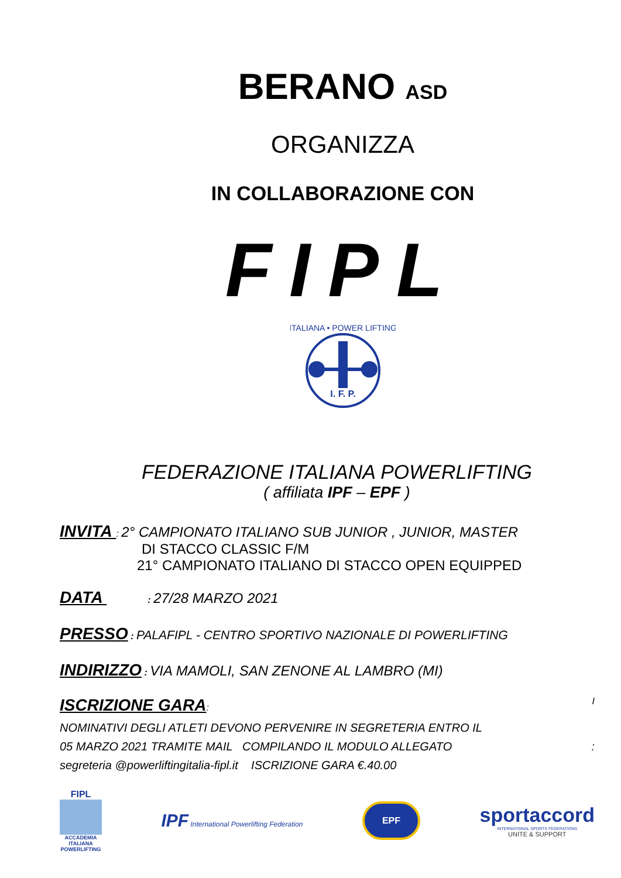BERANO ASD
ORGANIZZA
IN COLLABORAZIONE CON
FIPL
ITALIANA • POWER LIFTING
I. F. P.
FEDERAZIONE ITALIANA POWERLIFTING
( affiliata IPF – EPF )
INVITA : 2° CAMPIONATO ITALIANO SUB JUNIOR , JUNIOR, MASTER
DI STACCO CLASSIC F/M
21° CAMPIONATO ITALIANO DI STACCO OPEN EQUIPPED
DATA : 27/28 MARZO 2021
PRESSO : PALAFIPL - CENTRO SPORTIVO NAZIONALE DI POWERLIFTING
INDIRIZZO : VIA MAMOLI, SAN ZENONE AL LAMBRO (MI)
ISCRIZIONE GARA: I
NOMINATIVI DEGLI ATLETI DEVONO PERVENIRE IN SEGRETERIA ENTRO IL
05 MARZO 2021 TRAMITE MAIL COMPILANDO IL MODULO ALLEGATO :
segreteria @powerliftingitalia-fipl.it ISCRIZIONE GARA €.40.00
FIPL
ACCADEMIA ITALIANA POWERLIFTING
IPF International Powerlifting Federation
EPF
sportaccord
INTERNATIONAL SPORTS FEDERATIONS
UNITE & SUPPORT